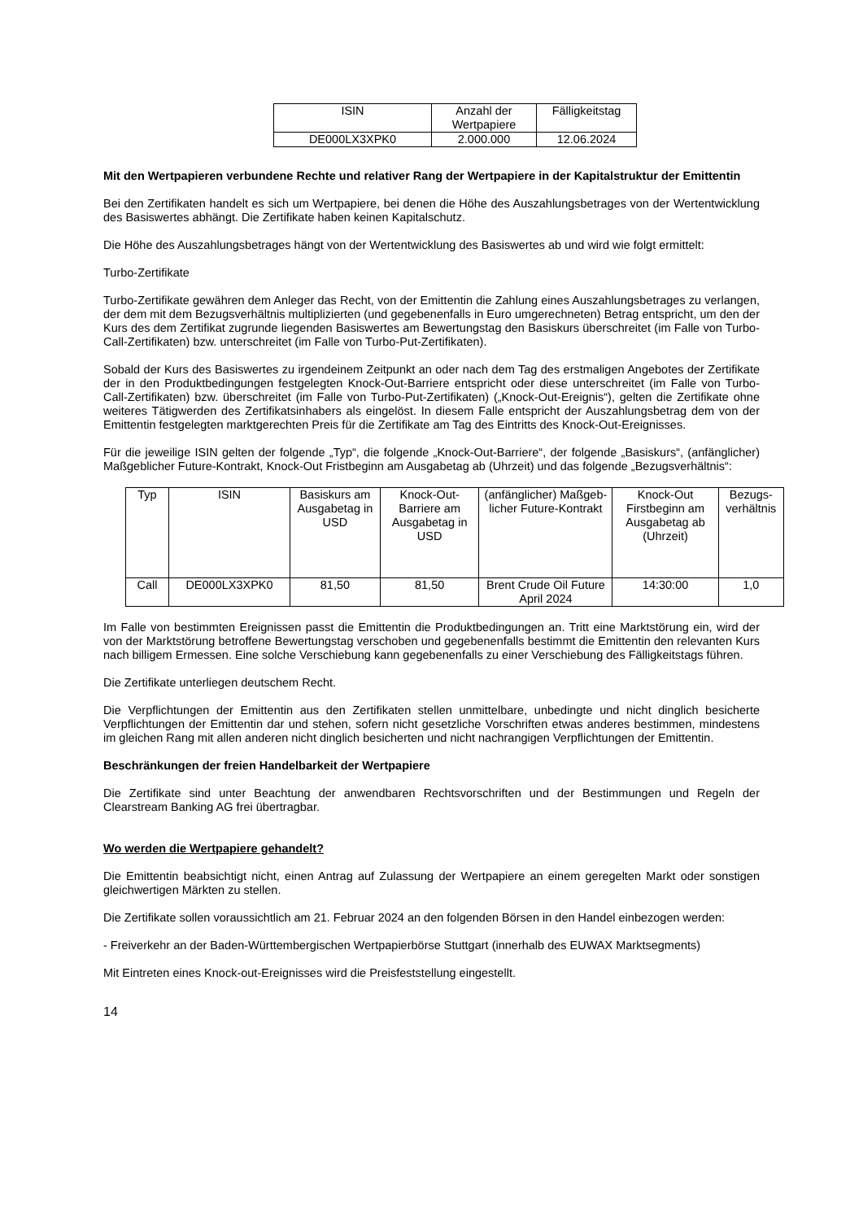| ISIN | Anzahl der Wertpapiere | Fälligkeitstag |
| --- | --- | --- |
| DE000LX3XPK0 | 2.000.000 | 12.06.2024 |
Mit den Wertpapieren verbundene Rechte und relativer Rang der Wertpapiere in der Kapitalstruktur der Emittentin
Bei den Zertifikaten handelt es sich um Wertpapiere, bei denen die Höhe des Auszahlungsbetrages von der Wertentwicklung des Basiswertes abhängt. Die Zertifikate haben keinen Kapitalschutz.
Die Höhe des Auszahlungsbetrages hängt von der Wertentwicklung des Basiswertes ab und wird wie folgt ermittelt:
Turbo-Zertifikate
Turbo-Zertifikate gewähren dem Anleger das Recht, von der Emittentin die Zahlung eines Auszahlungsbetrages zu verlangen, der dem mit dem Bezugsverhältnis multiplizierten (und gegebenenfalls in Euro umgerechneten) Betrag entspricht, um den der Kurs des dem Zertifikat zugrunde liegenden Basiswertes am Bewertungstag den Basiskurs überschreitet (im Falle von Turbo-Call-Zertifikaten) bzw. unterschreitet (im Falle von Turbo-Put-Zertifikaten).
Sobald der Kurs des Basiswertes zu irgendeinem Zeitpunkt an oder nach dem Tag des erstmaligen Angebotes der Zertifikate der in den Produktbedingungen festgelegten Knock-Out-Barriere entspricht oder diese unterschreitet (im Falle von Turbo-Call-Zertifikaten) bzw. überschreitet (im Falle von Turbo-Put-Zertifikaten) („Knock-Out-Ereignis“), gelten die Zertifikate ohne weiteres Tätigwerden des Zertifikatsinhabers als eingelöst. In diesem Falle entspricht der Auszahlungsbetrag dem von der Emittentin festgelegten marktgerechten Preis für die Zertifikate am Tag des Eintritts des Knock-Out-Ereignisses.
Für die jeweilige ISIN gelten der folgende „Typ“, die folgende „Knock-Out-Barriere“, der folgende „Basiskurs“, (anfänglicher) Maßgeblicher Future-Kontrakt, Knock-Out Fristbeginn am Ausgabetag ab (Uhrzeit) und das folgende „Bezugsverhältnis“:
| Typ | ISIN | Basiskurs am Ausgabetag in USD | Knock-Out-Barriere am Ausgabetag in USD | (anfänglicher) Maßgeb-licher Future-Kontrakt | Knock-Out Firstbeginn am Ausgabetag ab (Uhrzeit) | Bezugs-verhältnis |
| --- | --- | --- | --- | --- | --- | --- |
| Call | DE000LX3XPK0 | 81,50 | 81,50 | Brent Crude Oil Future April 2024 | 14:30:00 | 1,0 |
Im Falle von bestimmten Ereignissen passt die Emittentin die Produktbedingungen an. Tritt eine Marktstörung ein, wird der von der Marktstörung betroffene Bewertungstag verschoben und gegebenenfalls bestimmt die Emittentin den relevanten Kurs nach billigem Ermessen. Eine solche Verschiebung kann gegebenenfalls zu einer Verschiebung des Fälligkeitstags führen.
Die Zertifikate unterliegen deutschem Recht.
Die Verpflichtungen der Emittentin aus den Zertifikaten stellen unmittelbare, unbedingte und nicht dinglich besicherte Verpflichtungen der Emittentin dar und stehen, sofern nicht gesetzliche Vorschriften etwas anderes bestimmen, mindestens im gleichen Rang mit allen anderen nicht dinglich besicherten und nicht nachrangigen Verpflichtungen der Emittentin.
Beschränkungen der freien Handelbarkeit der Wertpapiere
Die Zertifikate sind unter Beachtung der anwendbaren Rechtsvorschriften und der Bestimmungen und Regeln der Clearstream Banking AG frei übertragbar.
Wo werden die Wertpapiere gehandelt?
Die Emittentin beabsichtigt nicht, einen Antrag auf Zulassung der Wertpapiere an einem geregelten Markt oder sonstigen gleichwertigen Märkten zu stellen.
Die Zertifikate sollen voraussichtlich am 21. Februar 2024 an den folgenden Börsen in den Handel einbezogen werden:
- Freiverkehr an der Baden-Württembergischen Wertpapierbörse Stuttgart (innerhalb des EUWAX Marktsegments)
Mit Eintreten eines Knock-out-Ereignisses wird die Preisfeststellung eingestellt.
14